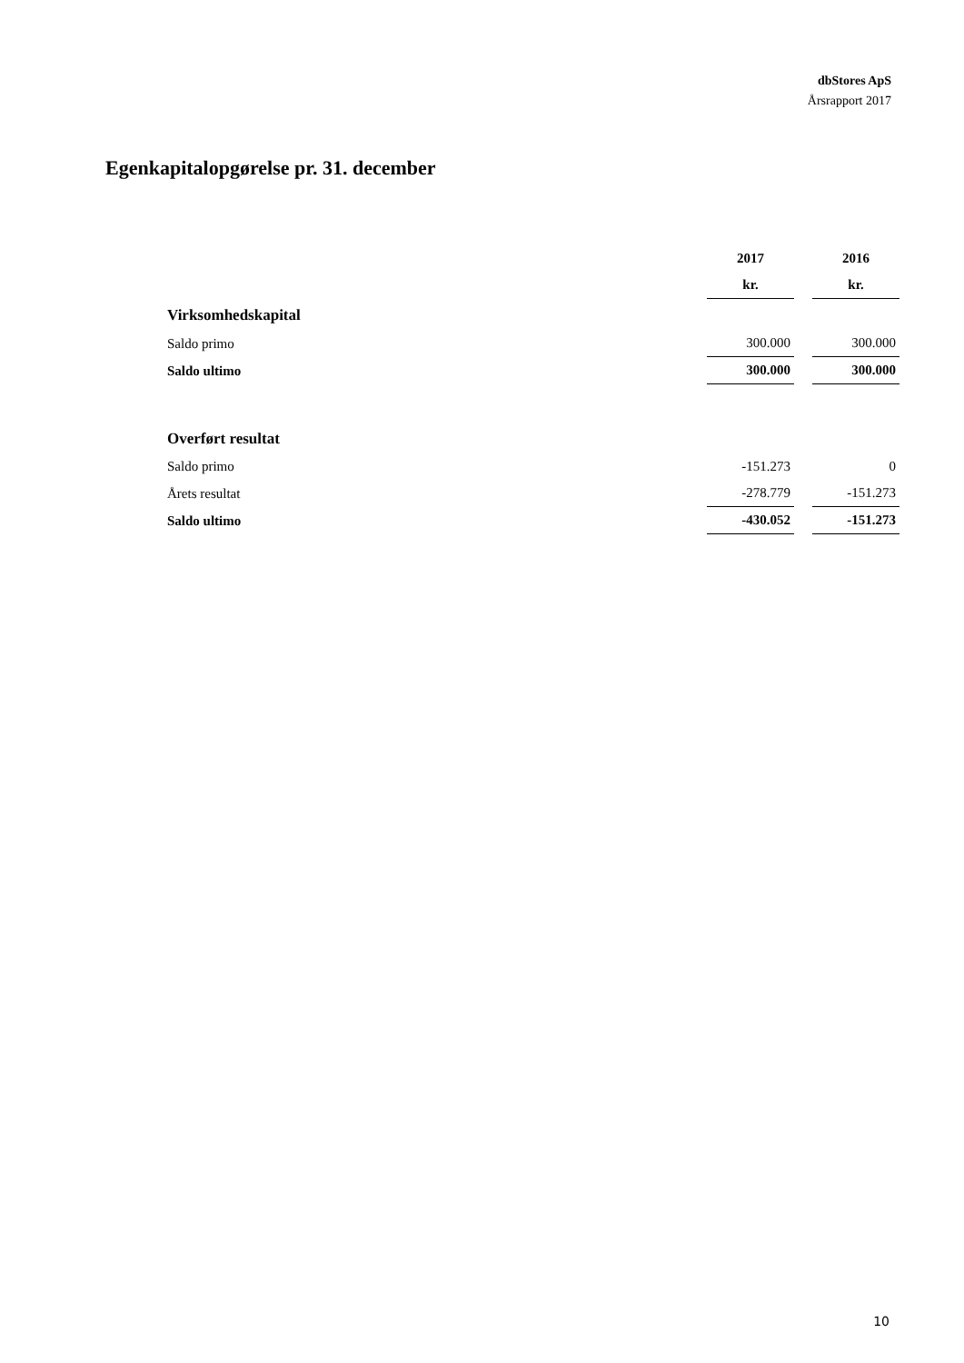dbStores ApS
Årsrapport 2017
Egenkapitalopgørelse pr. 31. december
| | 2017 | 2016 |
| | kr. | kr. |
| Virksomhedskapital | | |
| Saldo primo | 300.000 | 300.000 |
| Saldo ultimo | 300.000 | 300.000 |
| Overført resultat | | |
| Saldo primo | -151.273 | 0 |
| Årets resultat | -278.779 | -151.273 |
| Saldo ultimo | -430.052 | -151.273 |
10